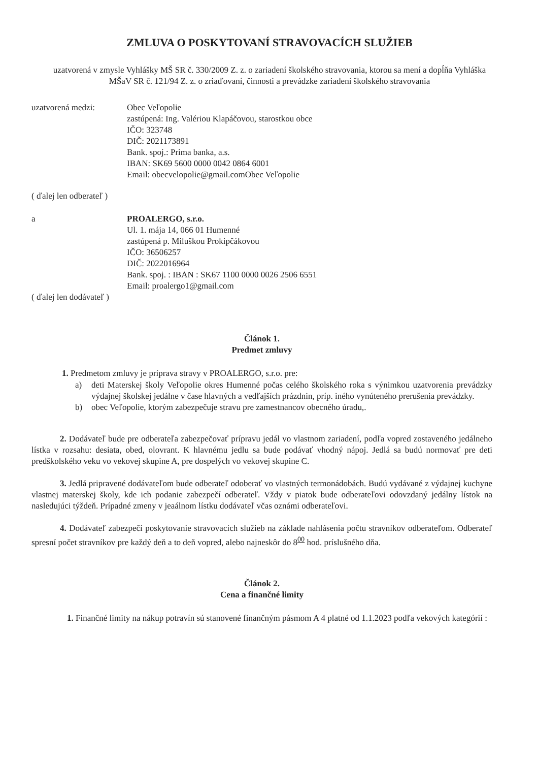ZMLUVA O POSKYTOVANÍ STRAVOVACÍCH SLUŽIEB
uzatvorená v zmysle Vyhlášky MŠ SR č. 330/2009 Z. z. o zariadení školského stravovania, ktorou sa mení a dopĺňa Vyhláška MŠaV SR č. 121/94 Z. z. o zriaďovaní, činnosti a prevádzke zariadení školského stravovania
uzatvorená medzi: Obec Veľopolie
zastúpená: Ing. Valériou Klapáčovou, starostkou obce
IČO: 323748
DIČ: 2021173891
Bank. spoj.: Prima banka, a.s.
IBAN: SK69 5600 0000 0042 0864 6001
Email: obecvelopolie@gmail.comObec Veľopolie
( ďalej len odberateľ )
a PROALERGO, s.r.o.
Ul. 1. mája 14, 066 01 Humenné
zastúpená p. Miluškou Prokipčákovou
IČO: 36506257
DIČ: 2022016964
Bank. spoj. : IBAN : SK67 1100 0000 0026 2506 6551
Email: proalergo1@gmail.com
( ďalej len dodávateľ )
Článok 1.
Predmet zmluvy
1. Predmetom zmluvy je príprava stravy v PROALERGO, s.r.o. pre:
a) deti Materskej školy Veľopolie okres Humenné počas celého školského roka s výnimkou uzatvorenia prevádzky výdajnej školskej jedálne v čase hlavných a vedľajších prázdnin, príp. iného vynúteného prerušenia prevádzky.
b) obec Veľopolie, ktorým zabezpečuje stravu pre zamestnancov obecného úradu,.
2. Dodávateľ bude pre odberateľa zabezpečovať prípravu jedál vo vlastnom zariadení, podľa vopred zostaveného jedálneho lístka v rozsahu: desiata, obed, olovrant. K hlavnému jedlu sa bude podávať vhodný nápoj. Jedlá sa budú normovať pre deti predškolského veku vo vekovej skupine A, pre dospelých vo vekovej skupine C.
3. Jedlá pripravené dodávateľom bude odberateľ odoberať vo vlastných termonádobách. Budú vydávané z výdajnej kuchyne vlastnej materskej školy, kde ich podanie zabezpečí odberateľ. Vždy v piatok bude odberateľovi odovzdaný jedálny lístok na nasledujúci týždeň. Prípadné zmeny v jeaálnom lístku dodávateľ včas oznámi odberateľovi.
4. Dodávateľ zabezpečí poskytovanie stravovacích služieb na základe nahlásenia počtu stravníkov odberateľom. Odberateľ spresní počet stravníkov pre každý deň a to deň vopred, alebo najneskôr do 8<sup>00</sup> hod. príslušného dňa.
Článok 2.
Cena a finančné limity
1. Finančné limity na nákup potravín sú stanovené finančným pásmom A 4 platné od 1.1.2023 podľa vekových kategórií :